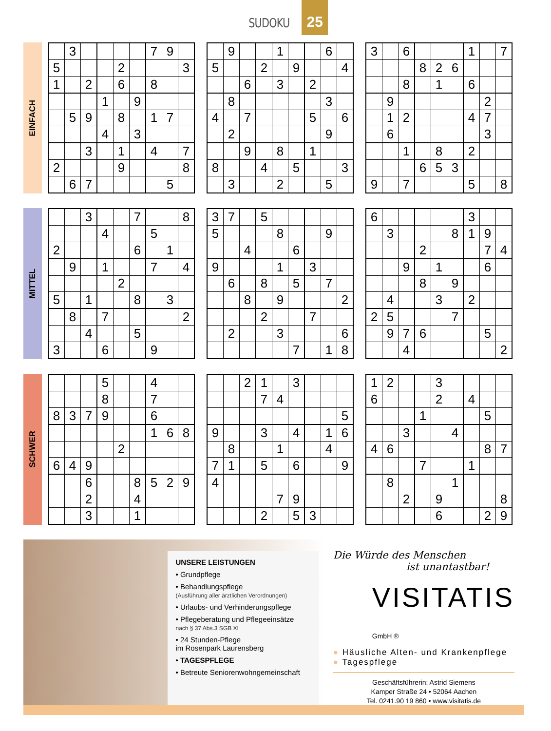SUDOKU
25
EINFACH
| | 3 | | | | | 7 | 9 | |
| 5 | | | | 2 | | | | 3 |
| 1 | | 2 | | 6 | | 8 | | |
| | | | 1 | | 9 | | | |
| | 5 | 9 | | 8 | | 1 | 7 | |
| | | | 4 | | 3 | | | |
| | | 3 | | 1 | | 4 | | 7 |
| 2 | | | | 9 | | | | 8 |
| | 6 | 7 | | | | | 5 | |
| | 9 | | | 1 | | | 6 | |
| 5 | | | 2 | | 9 | | | 4 |
| | | 6 | | 3 | | 2 | | |
| | 8 | | | | | | 3 | |
| 4 | | 7 | | | | 5 | | 6 |
| | 2 | | | | | | 9 | |
| | | 9 | | 8 | | 1 | | |
| 8 | | | 4 | | 5 | | | 3 |
| | 3 | | | 2 | | | 5 | |
| 3 | | 6 | | | | 1 | | 7 |
| | | | 8 | 2 | 6 | | | |
| | | 8 | | 1 | | 6 | | |
| | 9 | | | | | | 2 | |
| | 1 | 2 | | | | 4 | 7 | |
| | 6 | | | | | | 3 | |
| | | 1 | | 8 | | 2 | | |
| | | | 6 | 5 | 3 | | | |
| 9 | | 7 | | | | 5 | | 8 |
MITTEL
| | | 3 | | | 7 | | | 8 |
| | | | 4 | | | 5 | | |
| 2 | | | | | 6 | | 1 | |
| | 9 | | 1 | | | 7 | | 4 |
| | | | | 2 | | | | |
| 5 | | 1 | | | 8 | | 3 | |
| | 8 | | 7 | | | | | 2 |
| | | 4 | | | 5 | | | |
| 3 | | | 6 | | | 9 | | |
| 3 | 7 | | 5 | | | | | |
| 5 | | | | 8 | | | 9 | |
| | | 4 | | | 6 | | | |
| 9 | | | | 1 | | 3 | | |
| | 6 | | 8 | | 5 | | 7 | |
| | | 8 | | 9 | | | | 2 |
| | | | 2 | | | 7 | | |
| | 2 | | | 3 | | | | 6 |
| | | | | | 7 | | 1 | 8 |
| 6 | | | | | | 3 | | |
| | 3 | | | | 8 | 1 | 9 | |
| | | | 2 | | | | 7 | 4 |
| | | 9 | | 1 | | | 6 | |
| | | | 8 | | 9 | | | |
| | 4 | | | 3 | | 2 | | |
| 2 | 5 | | | | 7 | | | |
| | 9 | 7 | 6 | | | | 5 | |
| | | 4 | | | | | | 2 |
SCHWER
| | | | 5 | | | 4 | | |
| | | | 8 | | | 7 | | |
| 8 | 3 | 7 | 9 | | | 6 | | |
| | | | | | | 1 | 6 | 8 |
| | | | | 2 | | | | |
| 6 | 4 | 9 | | | | | | |
| | | 6 | | | 8 | 5 | 2 | 9 |
| | | 2 | | | 4 | | | |
| | | 3 | | | 1 | | | |
| | | 2 | 1 | | 3 | | | |
| | | | 7 | 4 | | | | |
| | | | | | | | | 5 |
| 9 | | | 3 | | 4 | | 1 | 6 |
| | 8 | | | 1 | | | 4 | |
| 7 | 1 | | 5 | | 6 | | | 9 |
| 4 | | | | | | | | |
| | | | | 7 | 9 | | | |
| | | | 2 | | 5 | 3 | | |
| 1 | 2 | | | 3 | | | | |
| 6 | | | | 2 | | 4 | | |
| | | | 1 | | | | 5 | |
| | | 3 | | | 4 | | | |
| 4 | 6 | | | | | | 8 | 7 |
| | | | 7 | | | 1 | | |
| | 8 | | | | 1 | | | |
| | | 2 | | 9 | | | | 8 |
| | | | | 6 | | | 2 | 9 |
UNSERE LEISTUNGEN
• Grundpflege
• Behandlungspflege
(Ausführung aller ärztlichen Verordnungen)
• Urlaubs- und Verhinderungspflege
• Pflegeberatung und Pflegeeinsätze
nach § 37 Abs.3 SGB XI
• 24 Stunden-Pflege
im Rosenpark Laurensberg
• TAGESPFLEGE
• Betreute Seniorenwohngemeinschaft
Die Würde des Menschen
ist unantastbar!
VISITATIS GmbH ®
● Häusliche Alten- und Krankenpflege
● Tagespflege
Geschäftsführerin: Astrid Siemens
Kamper Straße 24 • 52064 Aachen
Tel. 0241.90 19 860 • www.visitatis.de